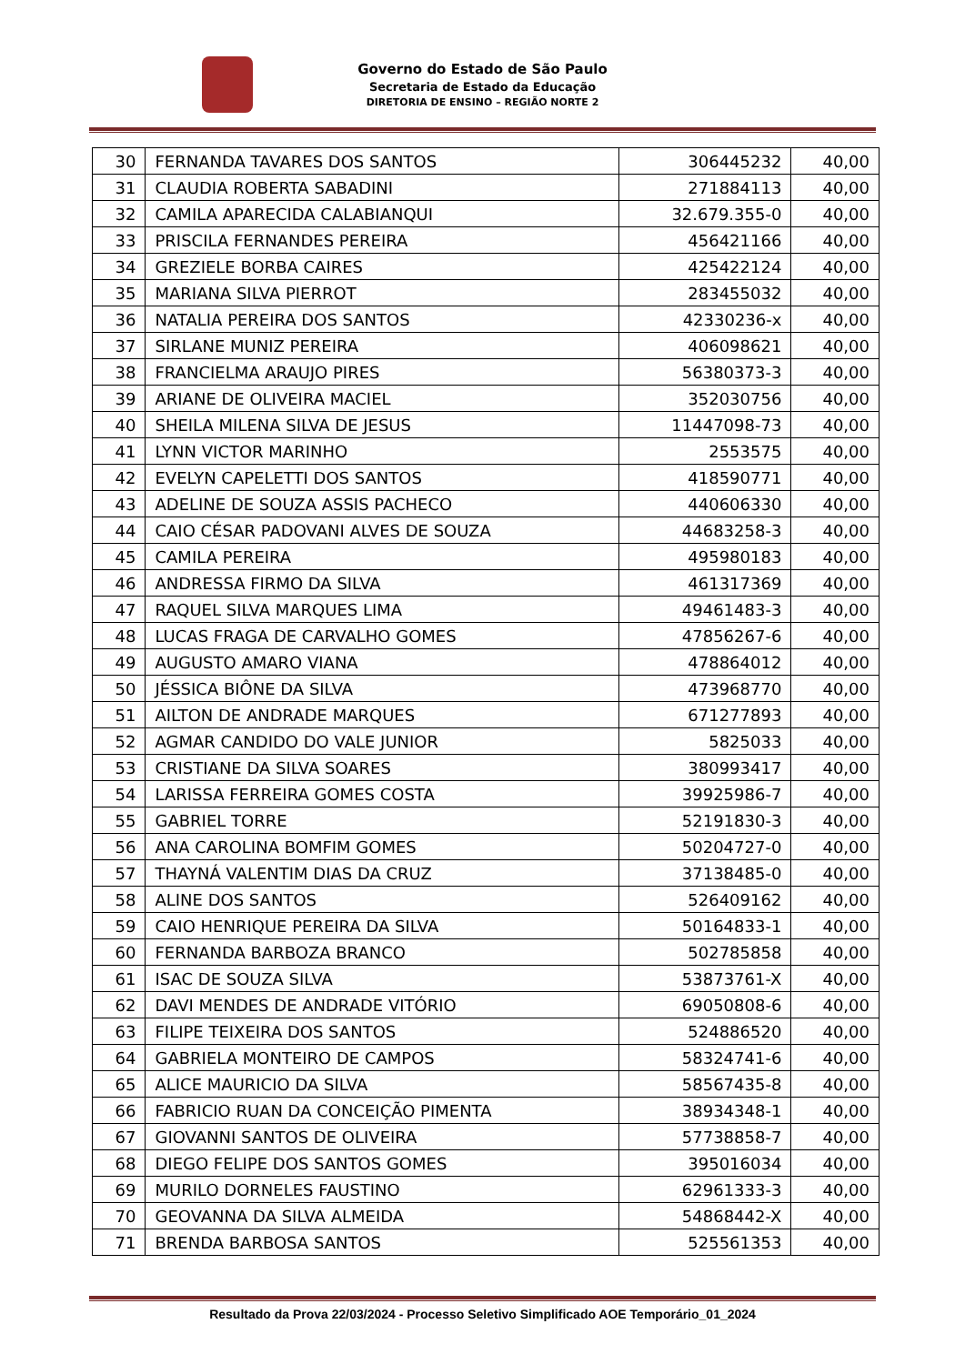Governo do Estado de São Paulo
Secretaria de Estado da Educação
DIRETORIA DE ENSINO – REGIÃO NORTE 2
| 30 | FERNANDA TAVARES DOS SANTOS | 306445232 | 40,00 |
| 31 | CLAUDIA ROBERTA SABADINI | 271884113 | 40,00 |
| 32 | CAMILA APARECIDA CALABIANQUI | 32.679.355-0 | 40,00 |
| 33 | PRISCILA FERNANDES PEREIRA | 456421166 | 40,00 |
| 34 | GREZIELE BORBA CAIRES | 425422124 | 40,00 |
| 35 | MARIANA SILVA PIERROT | 283455032 | 40,00 |
| 36 | NATALIA PEREIRA DOS SANTOS | 42330236-x | 40,00 |
| 37 | SIRLANE MUNIZ PEREIRA | 406098621 | 40,00 |
| 38 | FRANCIELMA ARAUJO PIRES | 56380373-3 | 40,00 |
| 39 | ARIANE DE OLIVEIRA MACIEL | 352030756 | 40,00 |
| 40 | SHEILA MILENA SILVA DE JESUS | 11447098-73 | 40,00 |
| 41 | LYNN VICTOR MARINHO | 2553575 | 40,00 |
| 42 | EVELYN CAPELETTI DOS SANTOS | 418590771 | 40,00 |
| 43 | ADELINE DE SOUZA ASSIS PACHECO | 440606330 | 40,00 |
| 44 | CAIO CÉSAR PADOVANI ALVES DE SOUZA | 44683258-3 | 40,00 |
| 45 | CAMILA PEREIRA | 495980183 | 40,00 |
| 46 | ANDRESSA FIRMO DA SILVA | 461317369 | 40,00 |
| 47 | RAQUEL SILVA MARQUES LIMA | 49461483-3 | 40,00 |
| 48 | LUCAS FRAGA DE CARVALHO GOMES | 47856267-6 | 40,00 |
| 49 | AUGUSTO AMARO VIANA | 478864012 | 40,00 |
| 50 | JÉSSICA BIÔNE DA SILVA | 473968770 | 40,00 |
| 51 | AILTON DE ANDRADE MARQUES | 671277893 | 40,00 |
| 52 | AGMAR CANDIDO DO VALE JUNIOR | 5825033 | 40,00 |
| 53 | CRISTIANE DA SILVA SOARES | 380993417 | 40,00 |
| 54 | LARISSA FERREIRA GOMES COSTA | 39925986-7 | 40,00 |
| 55 | GABRIEL TORRE | 52191830-3 | 40,00 |
| 56 | ANA CAROLINA BOMFIM GOMES | 50204727-0 | 40,00 |
| 57 | THAYNÁ VALENTIM DIAS DA CRUZ | 37138485-0 | 40,00 |
| 58 | ALINE DOS SANTOS | 526409162 | 40,00 |
| 59 | CAIO HENRIQUE PEREIRA DA SILVA | 50164833-1 | 40,00 |
| 60 | FERNANDA BARBOZA BRANCO | 502785858 | 40,00 |
| 61 | ISAC DE SOUZA SILVA | 53873761-X | 40,00 |
| 62 | DAVI MENDES DE ANDRADE VITÓRIO | 69050808-6 | 40,00 |
| 63 | FILIPE TEIXEIRA DOS SANTOS | 524886520 | 40,00 |
| 64 | GABRIELA MONTEIRO DE CAMPOS | 58324741-6 | 40,00 |
| 65 | ALICE MAURICIO DA SILVA | 58567435-8 | 40,00 |
| 66 | FABRICIO RUAN DA CONCEIÇÃO PIMENTA | 38934348-1 | 40,00 |
| 67 | GIOVANNI SANTOS DE OLIVEIRA | 57738858-7 | 40,00 |
| 68 | DIEGO FELIPE DOS SANTOS GOMES | 395016034 | 40,00 |
| 69 | MURILO DORNELES FAUSTINO | 62961333-3 | 40,00 |
| 70 | GEOVANNA DA SILVA ALMEIDA | 54868442-X | 40,00 |
| 71 | BRENDA BARBOSA SANTOS | 525561353 | 40,00 |
Resultado da Prova 22/03/2024 - Processo Seletivo Simplificado AOE Temporário_01_2024